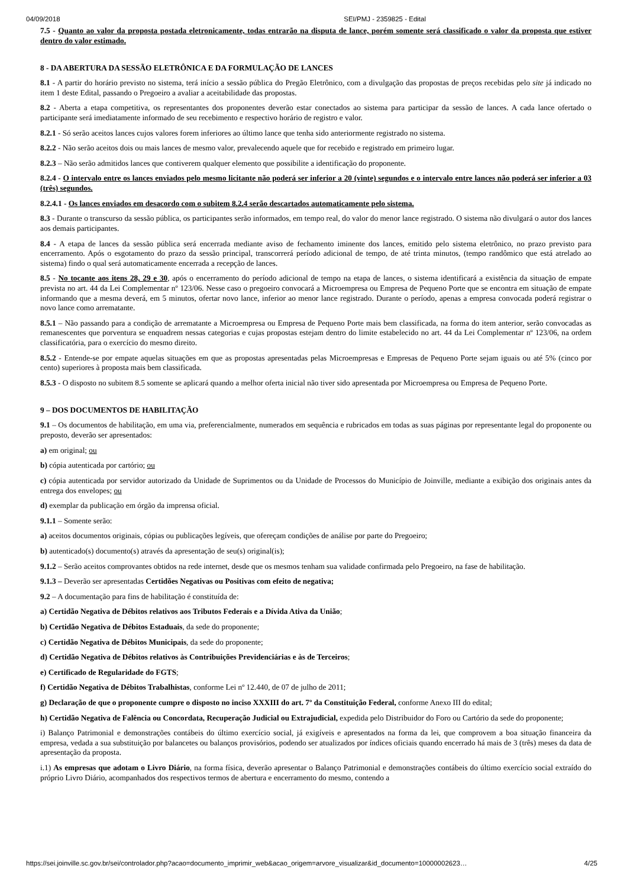04/09/2018 SEI/PMJ - 2359825 - Edital
7.5 - Quanto ao valor da proposta postada eletronicamente, todas entrarão na disputa de lance, porém somente será classificado o valor da proposta que estiver dentro do valor estimado.
8 - DA ABERTURA DA SESSÃO ELETRÔNICA E DA FORMULAÇÃO DE LANCES
8.1 - A partir do horário previsto no sistema, terá início a sessão pública do Pregão Eletrônico, com a divulgação das propostas de preços recebidas pelo site já indicado no item 1 deste Edital, passando o Pregoeiro a avaliar a aceitabilidade das propostas.
8.2 - Aberta a etapa competitiva, os representantes dos proponentes deverão estar conectados ao sistema para participar da sessão de lances. A cada lance ofertado o participante será imediatamente informado de seu recebimento e respectivo horário de registro e valor.
8.2.1 - Só serão aceitos lances cujos valores forem inferiores ao último lance que tenha sido anteriormente registrado no sistema.
8.2.2 - Não serão aceitos dois ou mais lances de mesmo valor, prevalecendo aquele que for recebido e registrado em primeiro lugar.
8.2.3 – Não serão admitidos lances que contiverem qualquer elemento que possibilite a identificação do proponente.
8.2.4 - O intervalo entre os lances enviados pelo mesmo licitante não poderá ser inferior a 20 (vinte) segundos e o intervalo entre lances não poderá ser inferior a 03 (três) segundos.
8.2.4.1 - Os lances enviados em desacordo com o subitem 8.2.4 serão descartados automaticamente pelo sistema.
8.3 - Durante o transcurso da sessão pública, os participantes serão informados, em tempo real, do valor do menor lance registrado. O sistema não divulgará o autor dos lances aos demais participantes.
8.4 - A etapa de lances da sessão pública será encerrada mediante aviso de fechamento iminente dos lances, emitido pelo sistema eletrônico, no prazo previsto para encerramento. Após o esgotamento do prazo da sessão principal, transcorrerá período adicional de tempo, de até trinta minutos, (tempo randômico que está atrelado ao sistema) findo o qual será automaticamente encerrada a recepção de lances.
8.5 - No tocante aos itens 28, 29 e 30, após o encerramento do período adicional de tempo na etapa de lances, o sistema identificará a existência da situação de empate prevista no art. 44 da Lei Complementar nº 123/06. Nesse caso o pregoeiro convocará a Microempresa ou Empresa de Pequeno Porte que se encontra em situação de empate informando que a mesma deverá, em 5 minutos, ofertar novo lance, inferior ao menor lance registrado. Durante o período, apenas a empresa convocada poderá registrar o novo lance como arrematante.
8.5.1 – Não passando para a condição de arrematante a Microempresa ou Empresa de Pequeno Porte mais bem classificada, na forma do item anterior, serão convocadas as remanescentes que porventura se enquadrem nessas categorias e cujas propostas estejam dentro do limite estabelecido no art. 44 da Lei Complementar nº 123/06, na ordem classificatória, para o exercício do mesmo direito.
8.5.2 - Entende-se por empate aquelas situações em que as propostas apresentadas pelas Microempresas e Empresas de Pequeno Porte sejam iguais ou até 5% (cinco por cento) superiores à proposta mais bem classificada.
8.5.3 - O disposto no subitem 8.5 somente se aplicará quando a melhor oferta inicial não tiver sido apresentada por Microempresa ou Empresa de Pequeno Porte.
9 – DOS DOCUMENTOS DE HABILITAÇÃO
9.1 – Os documentos de habilitação, em uma via, preferencialmente, numerados em sequência e rubricados em todas as suas páginas por representante legal do proponente ou preposto, deverão ser apresentados:
a) em original; ou
b) cópia autenticada por cartório; ou
c) cópia autenticada por servidor autorizado da Unidade de Suprimentos ou da Unidade de Processos do Município de Joinville, mediante a exibição dos originais antes da entrega dos envelopes; ou
d) exemplar da publicação em órgão da imprensa oficial.
9.1.1 – Somente serão:
a) aceitos documentos originais, cópias ou publicações legíveis, que ofereçam condições de análise por parte do Pregoeiro;
b) autenticado(s) documento(s) através da apresentação de seu(s) original(is);
9.1.2 – Serão aceitos comprovantes obtidos na rede internet, desde que os mesmos tenham sua validade confirmada pelo Pregoeiro, na fase de habilitação.
9.1.3 – Deverão ser apresentadas Certidões Negativas ou Positivas com efeito de negativa;
9.2 – A documentação para fins de habilitação é constituída de:
a) Certidão Negativa de Débitos relativos aos Tributos Federais e a Dívida Ativa da União;
b) Certidão Negativa de Débitos Estaduais, da sede do proponente;
c) Certidão Negativa de Débitos Municipais, da sede do proponente;
d) Certidão Negativa de Débitos relativos às Contribuições Previdenciárias e às de Terceiros;
e) Certificado de Regularidade do FGTS;
f) Certidão Negativa de Débitos Trabalhistas, conforme Lei nº 12.440, de 07 de julho de 2011;
g) Declaração de que o proponente cumpre o disposto no inciso XXXIII do art. 7º da Constituição Federal, conforme Anexo III do edital;
h) Certidão Negativa de Falência ou Concordata, Recuperação Judicial ou Extrajudicial, expedida pelo Distribuidor do Foro ou Cartório da sede do proponente;
i) Balanço Patrimonial e demonstrações contábeis do último exercício social, já exigíveis e apresentados na forma da lei, que comprovem a boa situação financeira da empresa, vedada a sua substituição por balancetes ou balanços provisórios, podendo ser atualizados por índices oficiais quando encerrado há mais de 3 (três) meses da data de apresentação da proposta.
i.1) As empresas que adotam o Livro Diário, na forma física, deverão apresentar o Balanço Patrimonial e demonstrações contábeis do último exercício social extraído do próprio Livro Diário, acompanhados dos respectivos termos de abertura e encerramento do mesmo, contendo a
https://sei.joinville.sc.gov.br/sei/controlador.php?acao=documento_imprimir_web&acao_origem=arvore_visualizar&id_documento=10000002623… 4/25